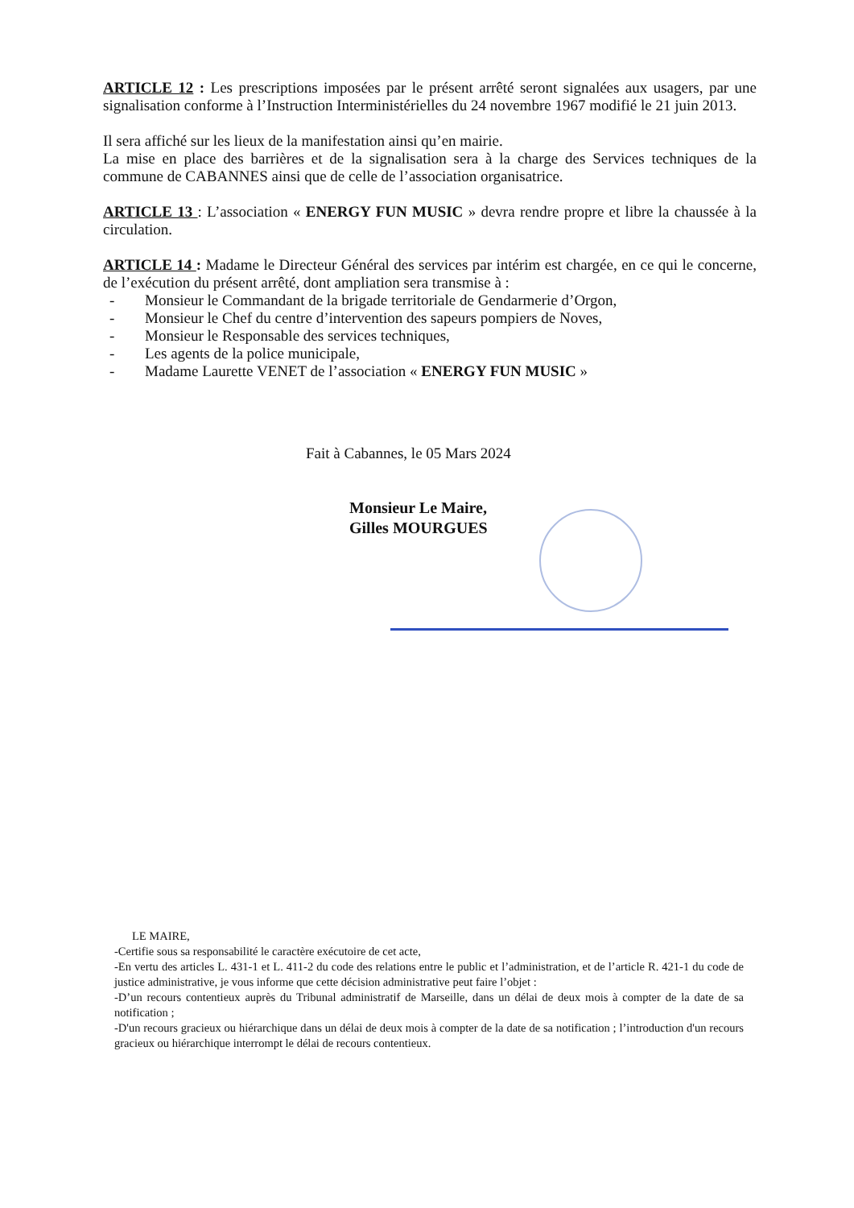ARTICLE 12 : Les prescriptions imposées par le présent arrêté seront signalées aux usagers, par une signalisation conforme à l’Instruction Interministérielles du 24 novembre 1967 modifié le 21 juin 2013.
Il sera affiché sur les lieux de la manifestation ainsi qu’en mairie.
La mise en place des barrières et de la signalisation sera à la charge des Services techniques de la commune de CABANNES ainsi que de celle de l’association organisatrice.
ARTICLE 13 : L’association « ENERGY FUN MUSIC » devra rendre propre et libre la chaussée à la circulation.
ARTICLE 14 : Madame le Directeur Général des services par intérim est chargée, en ce qui le concerne, de l’exécution du présent arrêté, dont ampliation sera transmise à :
- Monsieur le Commandant de la brigade territoriale de Gendarmerie d’Orgon,
- Monsieur le Chef du centre d’intervention des sapeurs pompiers de Noves,
- Monsieur le Responsable des services techniques,
- Les agents de la police municipale,
- Madame Laurette VENET de l’association « ENERGY FUN MUSIC »
Fait à Cabannes, le 05 Mars 2024
Monsieur Le Maire,
Gilles MOURGUES
LE MAIRE,
-Certifie sous sa responsabilité le caractère exécutoire de cet acte,
-En vertu des articles L. 431-1 et L. 411-2 du code des relations entre le public et l’administration, et de l’article R. 421-1 du code de justice administrative, je vous informe que cette décision administrative peut faire l’objet :
-D’un recours contentieux auprès du Tribunal administratif de Marseille, dans un délai de deux mois à compter de la date de sa notification ;
-D'un recours gracieux ou hiérarchique dans un délai de deux mois à compter de la date de sa notification ; l’introduction d'un recours gracieux ou hiérarchique interrompt le délai de recours contentieux.